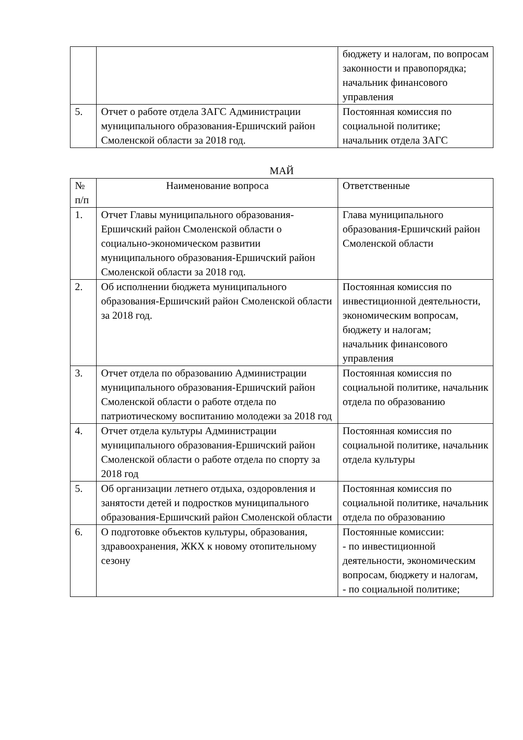| | | бюджету и налогам, по вопросам законности и правопорядка; начальник финансового управления |
| 5. | Отчет о работе отдела ЗАГС Администрации муниципального образования-Ершичский район Смоленской области за 2018 год. | Постоянная комиссия по социальной политике; начальник отдела ЗАГС |
МАЙ
| № п/п | Наименование вопроса | Ответственные |
| --- | --- | --- |
| 1. | Отчет Главы муниципального образования-Ершичский район Смоленской области о социально-экономическом развитии муниципального образования-Ершичский район Смоленской области за 2018 год. | Глава муниципального образования-Ершичский район Смоленской области |
| 2. | Об исполнении бюджета муниципального образования-Ершичский район Смоленской области за 2018 год. | Постоянная комиссия по инвестиционной деятельности, экономическим вопросам, бюджету и налогам; начальник финансового управления |
| 3. | Отчет отдела по образованию Администрации муниципального образования-Ершичский район Смоленской области о работе отдела по патриотическому воспитанию молодежи за 2018 год | Постоянная комиссия по социальной политике, начальник отдела по образованию |
| 4. | Отчет отдела культуры Администрации муниципального образования-Ершичский район Смоленской области о работе отдела по спорту за 2018 год | Постоянная комиссия по социальной политике, начальник отдела культуры |
| 5. | Об организации летнего отдыха, оздоровления и занятости детей и подростков муниципального образования-Ершичский район Смоленской области | Постоянная комиссия по социальной политике, начальник отдела по образованию |
| 6. | О подготовке объектов культуры, образования, здравоохранения, ЖКХ к новому отопительному сезону | Постоянные комиссии: - по инвестиционной деятельности, экономическим вопросам, бюджету и налогам, - по социальной политике; |